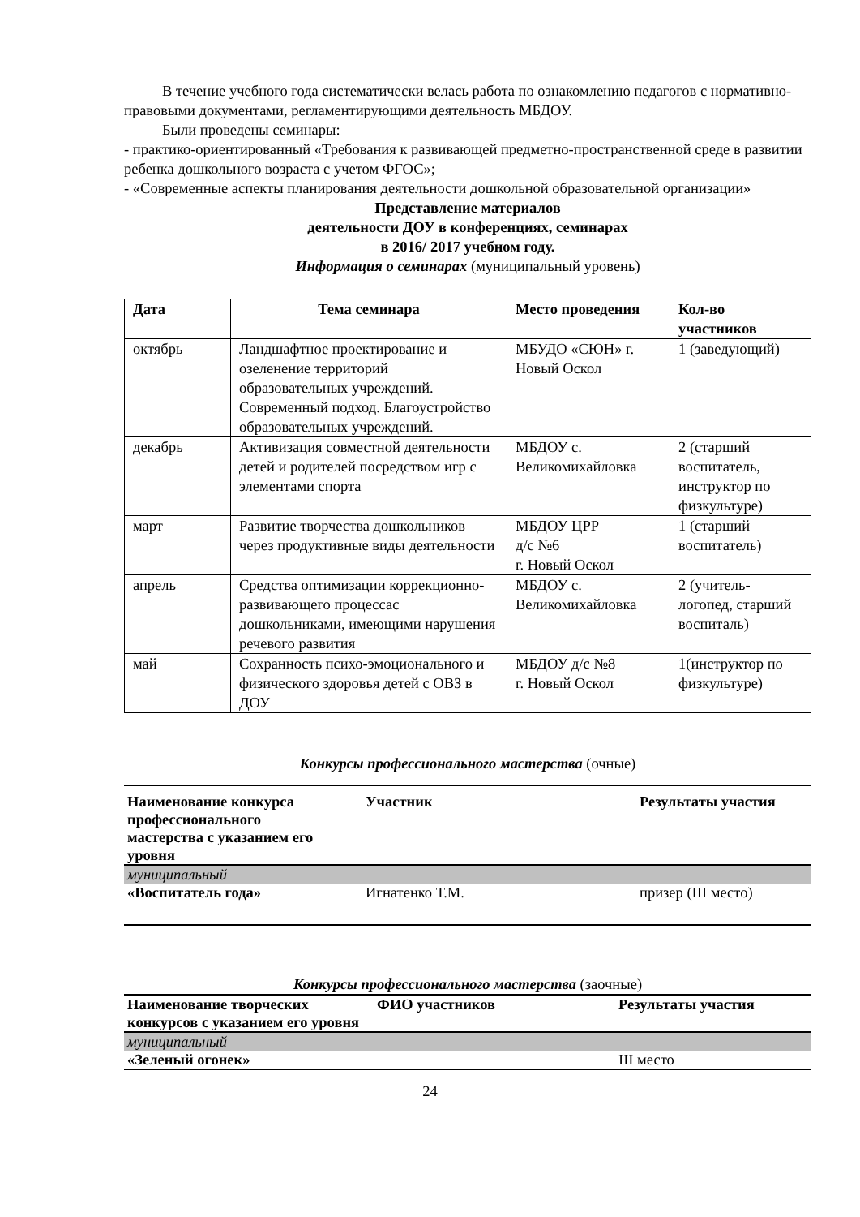В течение учебного года систематически велась работа по ознакомлению педагогов с нормативно-правовыми документами, регламентирующими деятельность МБДОУ.
Были проведены семинары:
- практико-ориентированный «Требования к развивающей предметно-пространственной среде в развитии ребенка дошкольного возраста с учетом ФГОС»;
- «Современные аспекты планирования деятельности дошкольной образовательной организации»
Представление материалов
деятельности ДОУ в конференциях, семинарах
в 2016/ 2017 учебном году.
Информация о семинарах (муниципальный уровень)
| Дата | Тема семинара | Место проведения | Кол-во участников |
| --- | --- | --- | --- |
| октябрь | Ландшафтное проектирование и озеленение территорий образовательных учреждений. Современный подход. Благоустройство образовательных учреждений. | МБУДО «СЮН» г. Новый Оскол | 1 (заведующий) |
| декабрь | Активизация совместной деятельности детей и родителей посредством игр с элементами спорта | МБДОУ с. Великомихайловка | 2 (старший воспитатель, инструктор по физкультуре) |
| март | Развитие творчества дошкольников через продуктивные виды деятельности | МБДОУ ЦРР д/с №6 г. Новый Оскол | 1 (старший воспитатель) |
| апрель | Средства оптимизации коррекционно-развивающего процессас дошкольниками, имеющими нарушения речевого развития | МБДОУ с. Великомихайловка | 2 (учитель-логопед, старший воспиталь) |
| май | Сохранность психо-эмоционального и физического здоровья детей с ОВЗ в ДОУ | МБДОУ д/с №8 г. Новый Оскол | 1(инструктор по физкультуре) |
Конкурсы профессионального мастерства (очные)
| Наименование конкурса профессионального мастерства с указанием его уровня | Участник | Результаты участия |
| --- | --- | --- |
| муниципальный | | |
| «Воспитатель года» | Игнатенко Т.М. | призер (III место) |
Конкурсы профессионального мастерства (заочные)
| Наименование творческих конкурсов с указанием его уровня | ФИО участников | Результаты участия |
| --- | --- | --- |
| муниципальный | | |
| «Зеленый огонек» | | III место |
24